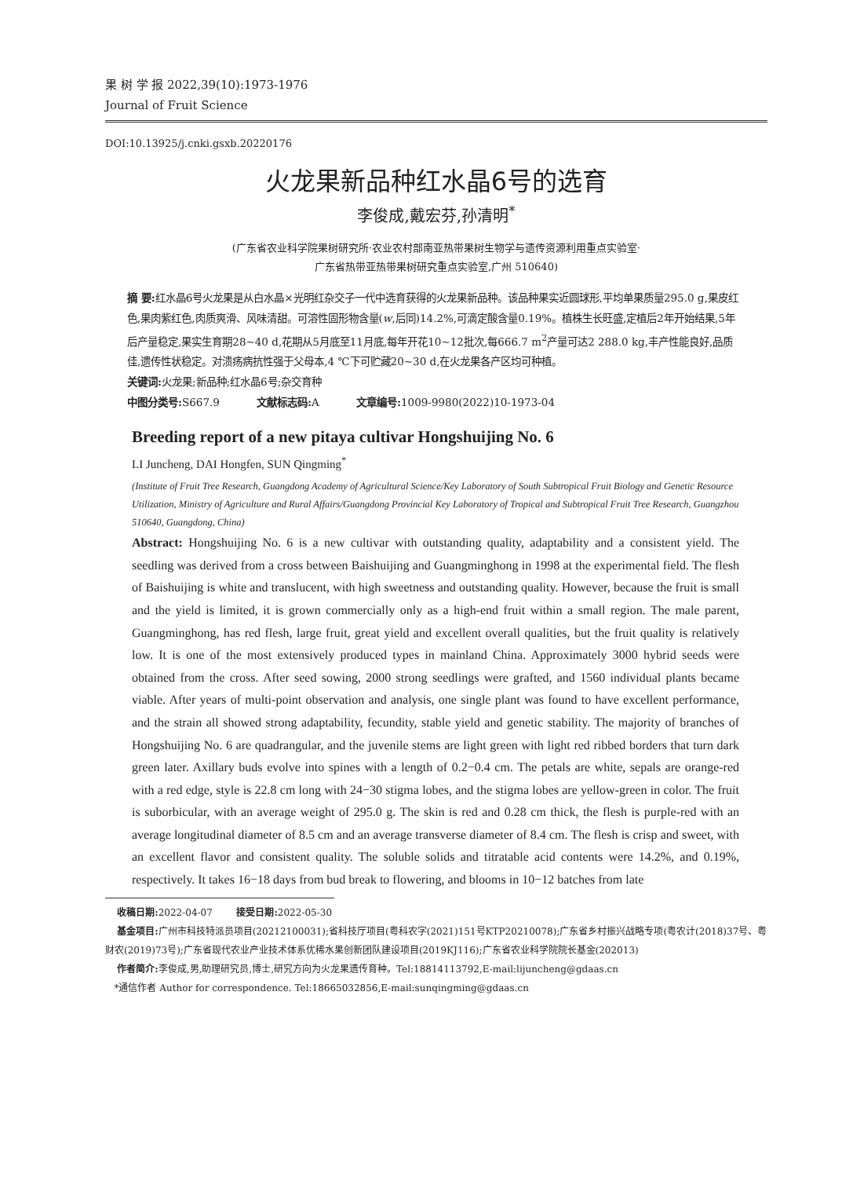果 树 学 报 2022,39(10):1973-1976
Journal of Fruit Science
DOI:10.13925/j.cnki.gsxb.20220176
火龙果新品种红水晶6号的选育
李俊成,戴宏芬,孙清明<sup>*</sup>
(广东省农业科学院果树研究所·农业农村部南亚热带果树生物学与遗传资源利用重点实验室·
广东省热带亚热带果树研究重点实验室,广州 510640)
摘 要: 红水晶6号火龙果是从白水晶×光明红杂交子一代中选育获得的火龙果新品种。该品种果实近圆球形,平均单果质量295.0 g,果皮红色,果肉紫红色,肉质爽滑、风味清甜。可溶性固形物含量(w,后同)14.2%,可滴定酸含量0.19%。植株生长旺盛,定植后2年开始结果,5年后产量稳定,果实生育期28~40 d,花期从5月底至11月底,每年开花10~12批次,每666.7 m<sup>2</sup>产量可达2 288.0 kg,丰产性能良好,品质佳,遗传性状稳定。对溃疡病抗性强于父母本,4 ℃下可贮藏20~30 d,在火龙果各产区均可种植。
关键词: 火龙果;新品种;红水晶6号;杂交育种
中图分类号: S667.9 文献标志码: A 文章编号: 1009-9980(2022)10-1973-04
Breeding report of a new pitaya cultivar Hongshuijing No. 6
LI Juncheng, DAI Hongfen, SUN Qingming<sup>*</sup>
(Institute of Fruit Tree Research, Guangdong Academy of Agricultural Science/Key Laboratory of South Subtropical Fruit Biology and Genetic Resource Utilization, Ministry of Agriculture and Rural Affairs/Guangdong Provincial Key Laboratory of Tropical and Subtropical Fruit Tree Research, Guangzhou 510640, Guangdong, China)
Abstract: Hongshuijing No. 6 is a new cultivar with outstanding quality, adaptability and a consistent yield. The seedling was derived from a cross between Baishuijing and Guangminghong in 1998 at the experimental field. The flesh of Baishuijing is white and translucent, with high sweetness and outstanding quality. However, because the fruit is small and the yield is limited, it is grown commercially only as a high-end fruit within a small region. The male parent, Guangminghong, has red flesh, large fruit, great yield and excellent overall qualities, but the fruit quality is relatively low. It is one of the most extensively produced types in mainland China. Approximately 3000 hybrid seeds were obtained from the cross. After seed sowing, 2000 strong seedlings were grafted, and 1560 individual plants became viable. After years of multi-point observation and analysis, one single plant was found to have excellent performance, and the strain all showed strong adaptability, fecundity, stable yield and genetic stability. The majority of branches of Hongshuijing No. 6 are quadrangular, and the juvenile stems are light green with light red ribbed borders that turn dark green later. Axillary buds evolve into spines with a length of 0.2−0.4 cm. The petals are white, sepals are orange-red with a red edge, style is 22.8 cm long with 24−30 stigma lobes, and the stigma lobes are yellow-green in color. The fruit is suborbicular, with an average weight of 295.0 g. The skin is red and 0.28 cm thick, the flesh is purple-red with an average longitudinal diameter of 8.5 cm and an average transverse diameter of 8.4 cm. The flesh is crisp and sweet, with an excellent flavor and consistent quality. The soluble solids and titratable acid contents were 14.2%, and 0.19%, respectively. It takes 16−18 days from bud break to flowering, and blooms in 10−12 batches from late
收稿日期: 2022-04-07 接受日期: 2022-05-30
基金项目: 广州市科技特派员项目(20212100031);省科技厅项目(粤科农字(2021)151号KTP20210078);广东省乡村振兴战略专项(粤农计(2018)37号、粤财农(2019)73号);广东省现代农业产业技术体系优稀水果创新团队建设项目(2019KJ116);广东省农业科学院院长基金(202013)
作者简介: 李俊成,男,助理研究员,博士,研究方向为火龙果遗传育种。Tel:18814113792,E-mail:lijuncheng@gdaas.cn
*通信作者 Author for correspondence. Tel:18665032856,E-mail:sunqingming@gdaas.cn